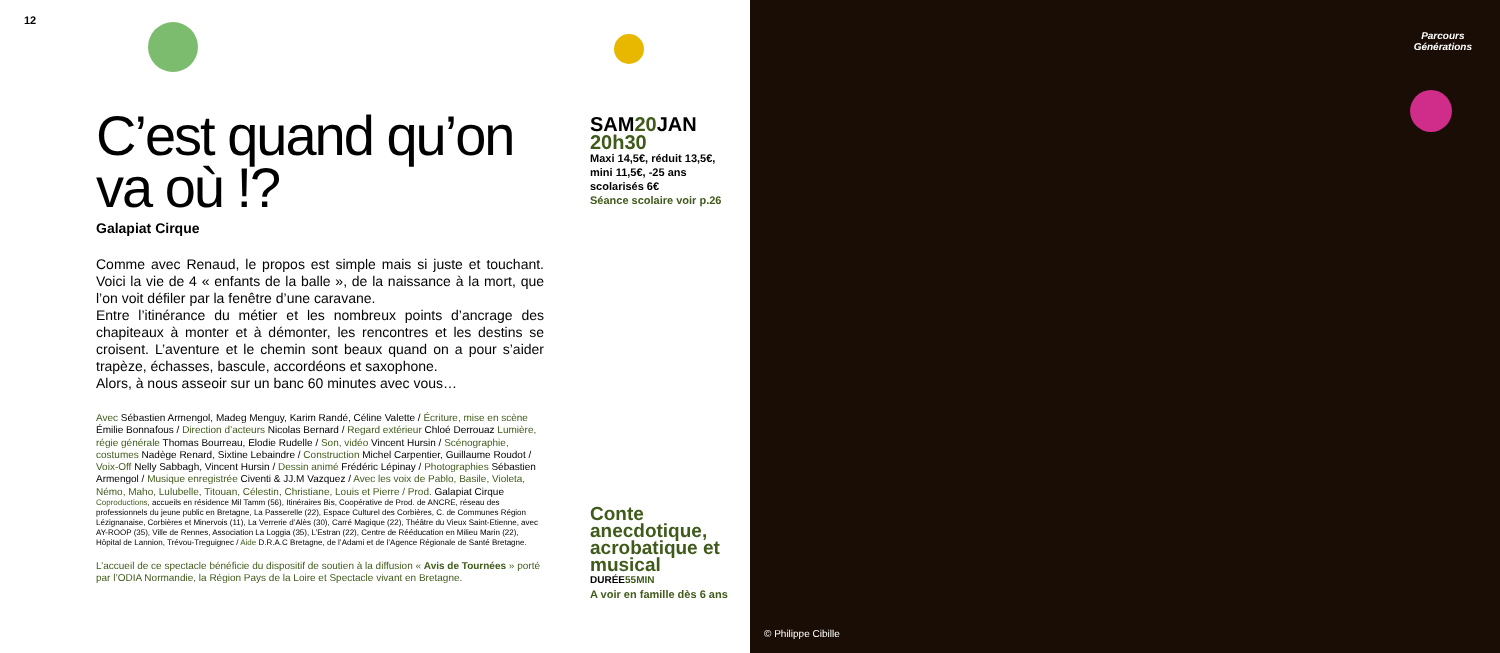12
C’est quand qu’on va où !?
Galapiat Cirque
Comme avec Renaud, le propos est simple mais si juste et touchant. Voici la vie de 4 « enfants de la balle », de la naissance à la mort, que l’on voit défiler par la fenêtre d’une caravane.
Entre l’itinérance du métier et les nombreux points d’ancrage des chapiteaux à monter et à démonter, les rencontres et les destins se croisent. L’aventure et le chemin sont beaux quand on a pour s’aider trapèze, échasses, bascule, accordéons et saxophone.
Alors, à nous asseoir sur un banc 60 minutes avec vous…
Avec Sébastien Armengol, Madeg Menguy, Karim Randé, Céline Valette / Écriture, mise en scène Émilie Bonnafous / Direction d’acteurs Nicolas Bernard / Regard extérieur Chloé Derrouaz Lumière, régie générale Thomas Bourreau, Elodie Rudelle / Son, vidéo Vincent Hursin / Scénographie, costumes Nadège Renard, Sixtine Lebaindre / Construction Michel Carpentier, Guillaume Roudot / Voix-Off Nelly Sabbagh, Vincent Hursin / Dessin animé Frédéric Lépinay / Photographies Sébastien Armengol / Musique enregistrée Civenti & JJ.M Vazquez / Avec les voix de Pablo, Basile, Violeta, Némo, Maho, Lulubelle, Titouan, Célestin, Christiane, Louis et Pierre / Prod. Galapiat Cirque
Coproductions, accueils en résidence Mil Tamm (56), Itinéraires Bis, Coopérative de Prod. de ANCRE, réseau des professionnels du jeune public en Bretagne, La Passerelle (22), Espace Culturel des Corbières, C. de Communes Région Lézignanaise, Corbières et Minervois (11), La Verrerie d’Alès (30), Carré Magique (22), Théâtre du Vieux Saint-Etienne, avec AY-ROOP (35), Ville de Rennes, Association La Loggia (35), L’Estran (22), Centre de Rééducation en Milieu Marin (22), Hôpital de Lannion, Trévou-Treguignec / Aide D.R.A.C Bretagne, de l’Adami et de l’Agence Régionale de Santé Bretagne.
L’accueil de ce spectacle bénéficie du dispositif de soutien à la diffusion « Avis de Tournées » porté par l’ODIA Normandie, la Région Pays de la Loire et Spectacle vivant en Bretagne.
SAM20 JAN
20h30
Maxi 14,5€, réduit 13,5€, mini 11,5€, -25 ans scolarisés 6€
Séance scolaire voir p.26
Conte anecdotique, acrobatique et musical
DURÉE55MIN
A voir en famille dès 6 ans
Parcours
Générations
© Philippe Cibille